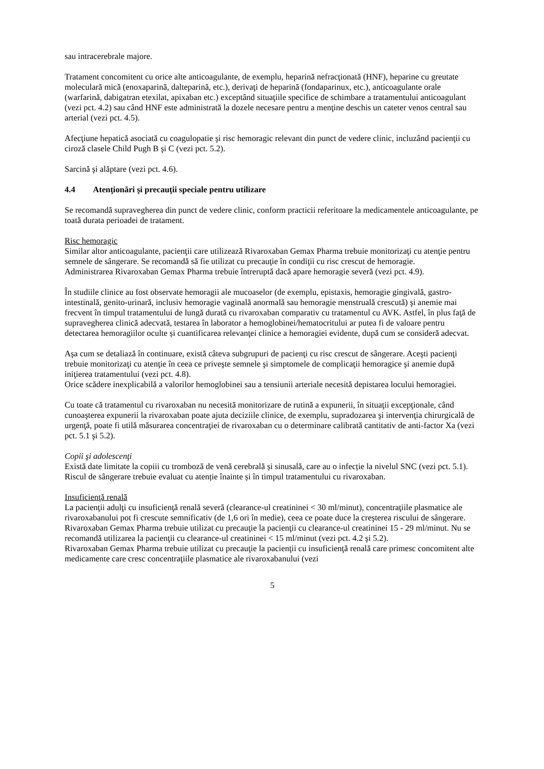sau intracerebrale majore.
Tratament concomitent cu orice alte anticoagulante, de exemplu, heparină nefracţionată (HNF), heparine cu greutate moleculară mică (enoxaparină, dalteparină, etc.), derivaţi de heparină (fondaparinux, etc.), anticoagulante orale (warfarină, dabigatran etexilat, apixaban etc.) exceptând situaţiile specifice de schimbare a tratamentului anticoagulant (vezi pct. 4.2) sau când HNF este administrată la dozele necesare pentru a menţine deschis un cateter venos central sau arterial (vezi pct. 4.5).
Afecţiune hepatică asociată cu coagulopatie şi risc hemoragic relevant din punct de vedere clinic, incluzând pacienţii cu ciroză clasele Child Pugh B şi C (vezi pct. 5.2).
Sarcină şi alăptare (vezi pct. 4.6).
4.4 Atenţionări şi precauţii speciale pentru utilizare
Se recomandă supravegherea din punct de vedere clinic, conform practicii referitoare la medicamentele anticoagulante, pe toată durata perioadei de tratament.
Risc hemoragic
Similar altor anticoagulante, pacienţii care utilizează Rivaroxaban Gemax Pharma trebuie monitorizaţi cu atenţie pentru semnele de sângerare. Se recomandă să fie utilizat cu precauţie în condiţii cu risc crescut de hemoragie.
Administrarea Rivaroxaban Gemax Pharma trebuie întreruptă dacă apare hemoragie severă (vezi pct. 4.9).
În studiile clinice au fost observate hemoragii ale mucoaselor (de exemplu, epistaxis, hemoragie gingivală, gastro-intestinală, genito-urinară, inclusiv hemoragie vaginală anormală sau hemoragie menstruală crescută) şi anemie mai frecvent în timpul tratamentului de lungă durată cu rivaroxaban comparativ cu tratamentul cu AVK. Astfel, în plus faţă de supravegherea clinică adecvată, testarea în laborator a hemoglobinei/hematocritului ar putea fi de valoare pentru detectarea hemoragiilor oculte și cuantificarea relevanţei clinice a hemoragiei evidente, după cum se consideră adecvat.
Aşa cum se detaliază în continuare, există câteva subgrupuri de pacienţi cu risc crescut de sângerare. Aceşti pacienţi trebuie monitorizaţi cu atenţie în ceea ce priveşte semnele şi simptomele de complicaţii hemoragice şi anemie după iniţierea tratamentului (vezi pct. 4.8).
Orice scădere inexplicabilă a valorilor hemoglobinei sau a tensiunii arteriale necesită depistarea locului hemoragiei.
Cu toate că tratamentul cu rivaroxaban nu necesită monitorizare de rutină a expunerii, în situaţii excepţionale, când cunoaşterea expunerii la rivaroxaban poate ajuta deciziile clinice, de exemplu, supradozarea şi intervenţia chirurgicală de urgenţă, poate fi utilă măsurarea concentraţiei de rivaroxaban cu o determinare calibrată cantitativ de anti-factor Xa (vezi pct. 5.1 şi 5.2).
Copii şi adolescenţi
Există date limitate la copiii cu tromboză de venă cerebrală și sinusală, care au o infecție la nivelul SNC (vezi pct. 5.1). Riscul de sângerare trebuie evaluat cu atenție înainte și în timpul tratamentului cu rivaroxaban.
Insuficienţă renală
La pacienţii adulţi cu insuficienţă renală severă (clearance-ul creatininei < 30 ml/minut), concentraţiile plasmatice ale rivaroxabanului pot fi crescute semnificativ (de 1,6 ori în medie), ceea ce poate duce la creşterea riscului de sângerare. Rivaroxaban Gemax Pharma trebuie utilizat cu precauţie la pacienţii cu clearance-ul creatininei 15 - 29 ml/minut. Nu se recomandă utilizarea la pacienţii cu clearance-ul creatininei < 15 ml/minut (vezi pct. 4.2 şi 5.2).
Rivaroxaban Gemax Pharma trebuie utilizat cu precauţie la pacienţii cu insuficienţă renală care primesc concomitent alte medicamente care cresc concentraţiile plasmatice ale rivaroxabanului (vezi
5